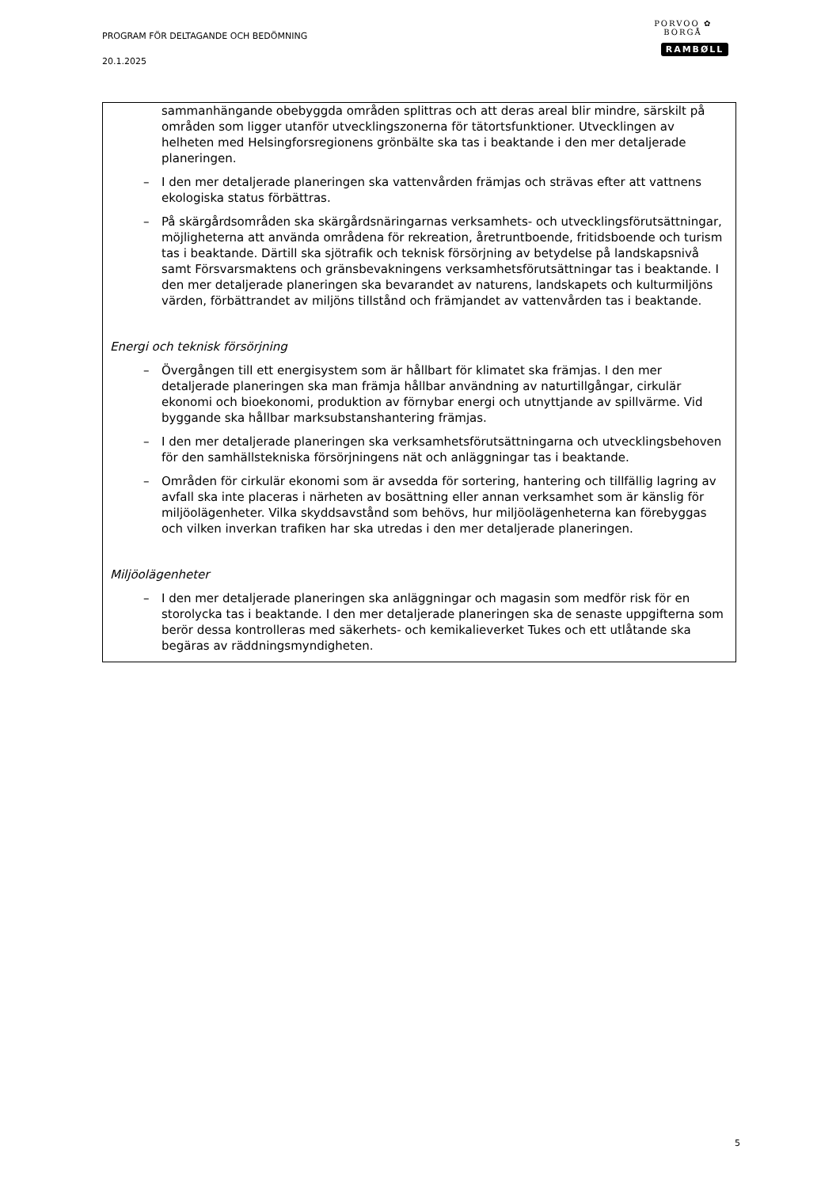PROGRAM FÖR DELTAGANDE OCH BEDÖMNING
20.1.2025
PORVOO ✿ BORGÅ
RAMBØLL
sammanhängande obebyggda områden splittras och att deras areal blir mindre, särskilt på områden som ligger utanför utvecklingszonerna för tätortsfunktioner. Utvecklingen av helheten med Helsingforsregionens grönbälte ska tas i beaktande i den mer detaljerade planeringen.
– I den mer detaljerade planeringen ska vattenvården främjas och strävas efter att vattnens ekologiska status förbättras.
– På skärgårdsområden ska skärgårdsnäringarnas verksamhets- och utvecklingsförutsättningar, möjligheterna att använda områdena för rekreation, åretruntboende, fritidsboende och turism tas i beaktande. Därtill ska sjötrafik och teknisk försörjning av betydelse på landskapsnivå samt Försvarsmaktens och gränsbevakningens verksamhetsförutsättningar tas i beaktande. I den mer detaljerade planeringen ska bevarandet av naturens, landskapets och kulturmiljöns värden, förbättrandet av miljöns tillstånd och främjandet av vattenvården tas i beaktande.
Energi och teknisk försörjning
– Övergången till ett energisystem som är hållbart för klimatet ska främjas. I den mer detaljerade planeringen ska man främja hållbar användning av naturtillgångar, cirkulär ekonomi och bioekonomi, produktion av förnybar energi och utnyttjande av spillvärme. Vid byggande ska hållbar marksubstanshantering främjas.
– I den mer detaljerade planeringen ska verksamhetsförutsättningarna och utvecklingsbehoven för den samhällstekniska försörjningens nät och anläggningar tas i beaktande.
– Områden för cirkulär ekonomi som är avsedda för sortering, hantering och tillfällig lagring av avfall ska inte placeras i närheten av bosättning eller annan verksamhet som är känslig för miljöolägenheter. Vilka skyddsavstånd som behövs, hur miljöolägenheterna kan förebyggas och vilken inverkan trafiken har ska utredas i den mer detaljerade planeringen.
Miljöolägenheter
– I den mer detaljerade planeringen ska anläggningar och magasin som medför risk för en storolycka tas i beaktande. I den mer detaljerade planeringen ska de senaste uppgifterna som berör dessa kontrolleras med säkerhets- och kemikalieverket Tukes och ett utlåtande ska begäras av räddningsmyndigheten.
5